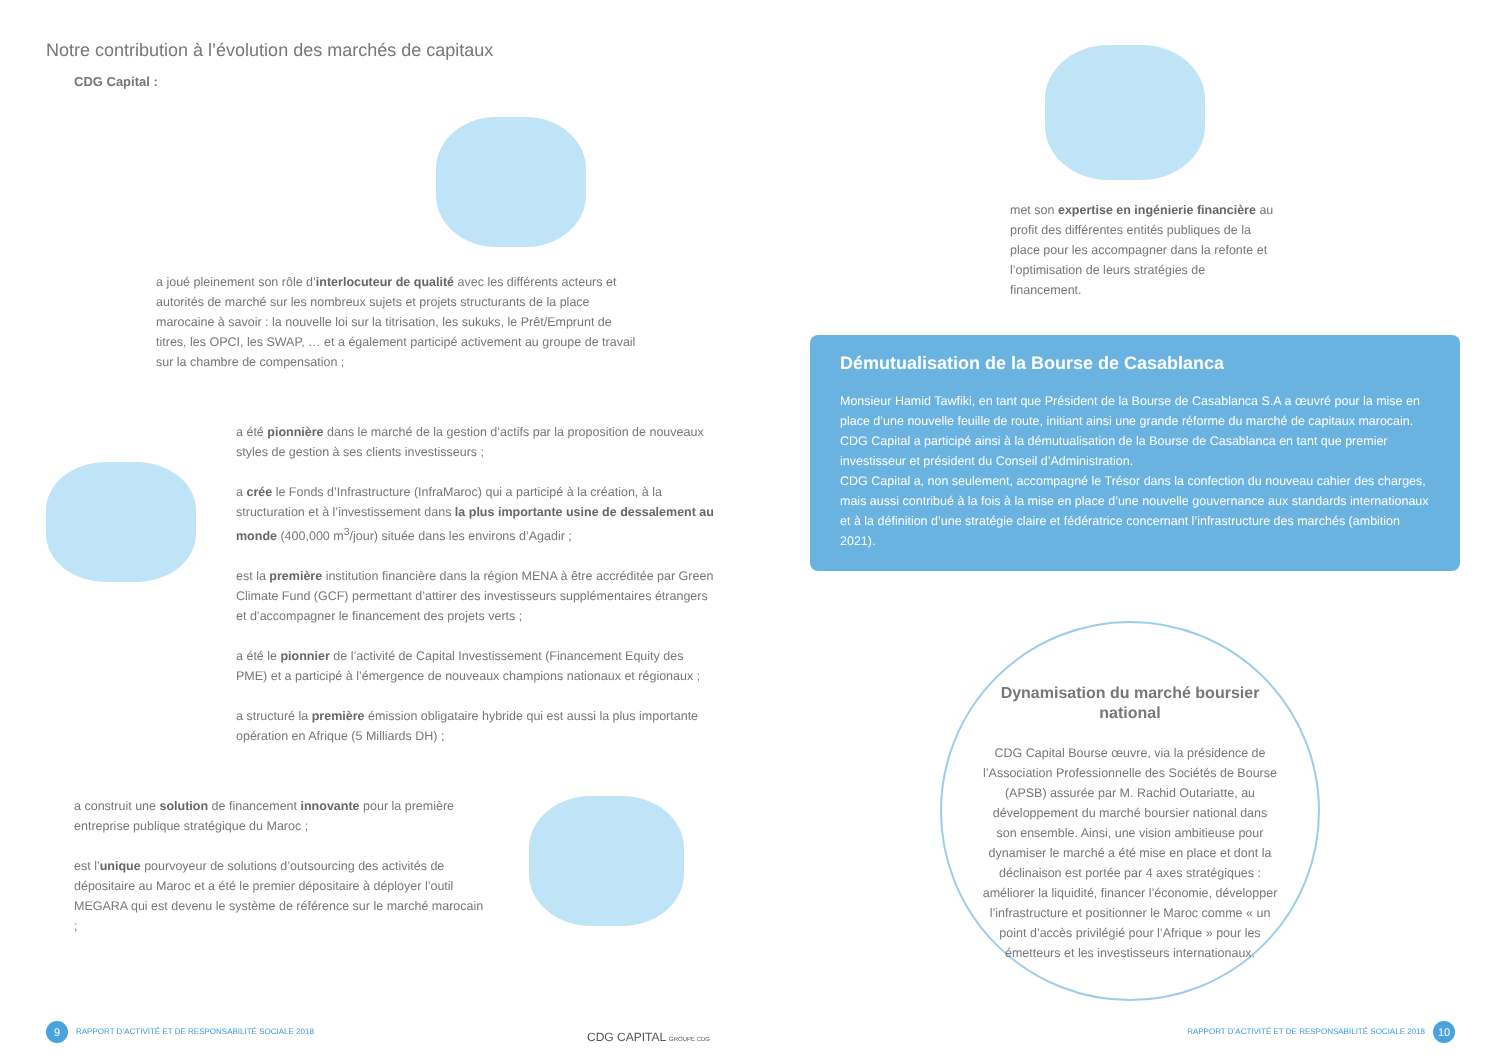Notre contribution à l’évolution des marchés de capitaux
CDG Capital :
a joué pleinement son rôle d’interlocuteur de qualité avec les différents acteurs et autorités de marché sur les nombreux sujets et projets structurants de la place marocaine à savoir : la nouvelle loi sur la titrisation, les sukuks, le Prêt/Emprunt de titres, les OPCI, les SWAP, … et a également participé activement au groupe de travail sur la chambre de compensation ;
a été pionnière dans le marché de la gestion d’actifs par la proposition de nouveaux styles de gestion à ses clients investisseurs ;
a crée le Fonds d’Infrastructure (InfraMaroc) qui a participé à la création, à la structuration et à l’investissement dans la plus importante usine de dessalement au monde (400,000 m<sup>3</sup>/jour) située dans les environs d’Agadir ;
est la première institution financière dans la région MENA à être accréditée par Green Climate Fund (GCF) permettant d’attirer des investisseurs supplémentaires étrangers et d’accompagner le financement des projets verts ;
a été le pionnier de l’activité de Capital Investissement (Financement Equity des PME) et a participé à l’émergence de nouveaux champions nationaux et régionaux ;
a structuré la première émission obligataire hybride qui est aussi la plus importante opération en Afrique (5 Milliards DH) ;
a construit une solution de financement innovante pour la première entreprise publique stratégique du Maroc ;
est l’unique pourvoyeur de solutions d’outsourcing des activités de dépositaire au Maroc et a été le premier dépositaire à déployer l’outil MEGARA qui est devenu le système de référence sur le marché marocain ;
9 RAPPORT D’ACTIVITÉ ET DE RESPONSABILITÉ SOCIALE 2018
CDG CAPITAL GROUPE CDG
met son expertise en ingénierie financière au profit des différentes entités publiques de la place pour les accompagner dans la refonte et l’optimisation de leurs stratégies de financement.
Démutualisation de la Bourse de Casablanca
Monsieur Hamid Tawfiki, en tant que Président de la Bourse de Casablanca S.A a œuvré pour la mise en place d’une nouvelle feuille de route, initiant ainsi une grande réforme du marché de capitaux marocain. CDG Capital a participé ainsi à la démutualisation de la Bourse de Casablanca en tant que premier investisseur et président du Conseil d’Administration.
CDG Capital a, non seulement, accompagné le Trésor dans la confection du nouveau cahier des charges, mais aussi contribué à la fois à la mise en place d’une nouvelle gouvernance aux standards internationaux et à la définition d’une stratégie claire et fédératrice concernant l’infrastructure des marchés (ambition 2021).
Dynamisation du marché boursier national
CDG Capital Bourse œuvre, via la présidence de l’Association Professionnelle des Sociétés de Bourse (APSB) assurée par M. Rachid Outariatte, au développement du marché boursier national dans son ensemble. Ainsi, une vision ambitieuse pour dynamiser le marché a été mise en place et dont la déclinaison est portée par 4 axes stratégiques : améliorer la liquidité, financer l’économie, développer l’infrastructure et positionner le Maroc comme « un point d’accès privilégié pour l’Afrique » pour les émetteurs et les investisseurs internationaux.
RAPPORT D’ACTIVITÉ ET DE RESPONSABILITÉ SOCIALE 2018 10